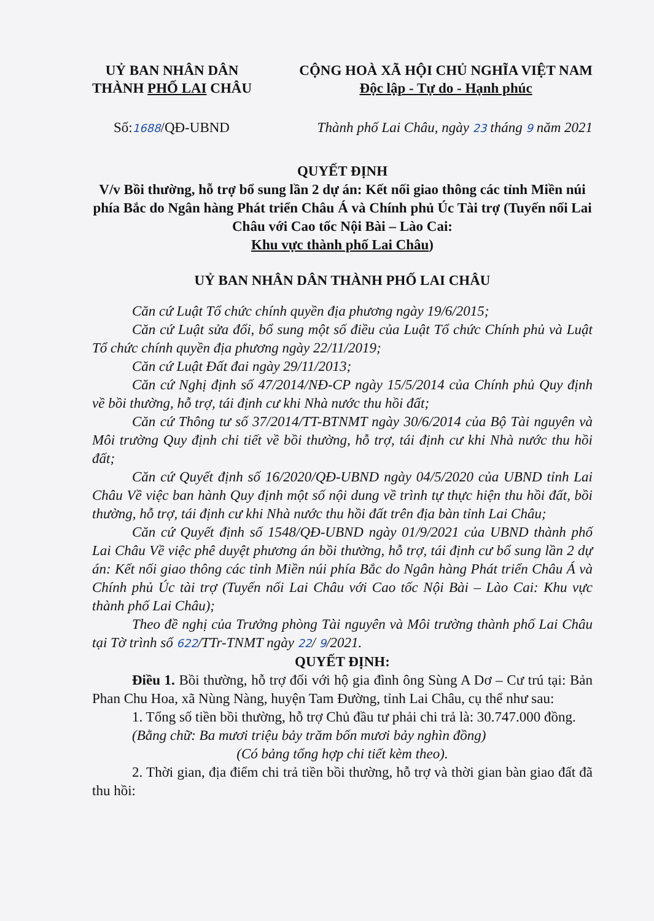UỶ BAN NHÂN DÂN
THÀNH PHỐ LAI CHÂU
CỘNG HOÀ XÃ HỘI CHỦ NGHĨA VIỆT NAM
Độc lập - Tự do - Hạnh phúc
Số:1688/QĐ-UBND Thành phố Lai Châu, ngày 23 tháng 9 năm 2021
QUYẾT ĐỊNH
V/v Bồi thường, hỗ trợ bổ sung lần 2 dự án: Kết nối giao thông các tỉnh Miền núi phía Bắc do Ngân hàng Phát triển Châu Á và Chính phủ Úc Tài trợ (Tuyến nối Lai Châu với Cao tốc Nội Bài – Lào Cai:
Khu vực thành phố Lai Châu)
UỶ BAN NHÂN DÂN THÀNH PHỐ LAI CHÂU
Căn cứ Luật Tổ chức chính quyền địa phương ngày 19/6/2015;
Căn cứ Luật sửa đổi, bổ sung một số điều của Luật Tổ chức Chính phủ và Luật Tổ chức chính quyền địa phương ngày 22/11/2019;
Căn cứ Luật Đất đai ngày 29/11/2013;
Căn cứ Nghị định số 47/2014/NĐ-CP ngày 15/5/2014 của Chính phủ Quy định về bồi thường, hỗ trợ, tái định cư khi Nhà nước thu hồi đất;
Căn cứ Thông tư số 37/2014/TT-BTNMT ngày 30/6/2014 của Bộ Tài nguyên và Môi trường Quy định chi tiết về bồi thường, hỗ trợ, tái định cư khi Nhà nước thu hồi đất;
Căn cứ Quyết định số 16/2020/QĐ-UBND ngày 04/5/2020 của UBND tỉnh Lai Châu Về việc ban hành Quy định một số nội dung về trình tự thực hiện thu hồi đất, bồi thường, hỗ trợ, tái định cư khi Nhà nước thu hồi đất trên địa bàn tỉnh Lai Châu;
Căn cứ Quyết định số 1548/QĐ-UBND ngày 01/9/2021 của UBND thành phố Lai Châu Về việc phê duyệt phương án bồi thường, hỗ trợ, tái định cư bổ sung lần 2 dự án: Kết nối giao thông các tỉnh Miền núi phía Bắc do Ngân hàng Phát triển Châu Á và Chính phủ Úc tài trợ (Tuyến nối Lai Châu với Cao tốc Nội Bài – Lào Cai: Khu vực thành phố Lai Châu);
Theo đề nghị của Trưởng phòng Tài nguyên và Môi trường thành phố Lai Châu tại Tờ trình số 622/TTr-TNMT ngày 22/ 9/2021.
QUYẾT ĐỊNH:
Điều 1. Bồi thường, hỗ trợ đối với hộ gia đình ông Sùng A Dơ – Cư trú tại: Bản Phan Chu Hoa, xã Nùng Nàng, huyện Tam Đường, tỉnh Lai Châu, cụ thể như sau:
1. Tổng số tiền bồi thường, hỗ trợ Chủ đầu tư phải chi trả là: 30.747.000 đồng.
(Bằng chữ: Ba mươi triệu bảy trăm bốn mươi bảy nghìn đồng)
(Có bảng tổng hợp chi tiết kèm theo).
2. Thời gian, địa điểm chi trả tiền bồi thường, hỗ trợ và thời gian bàn giao đất đã thu hồi: